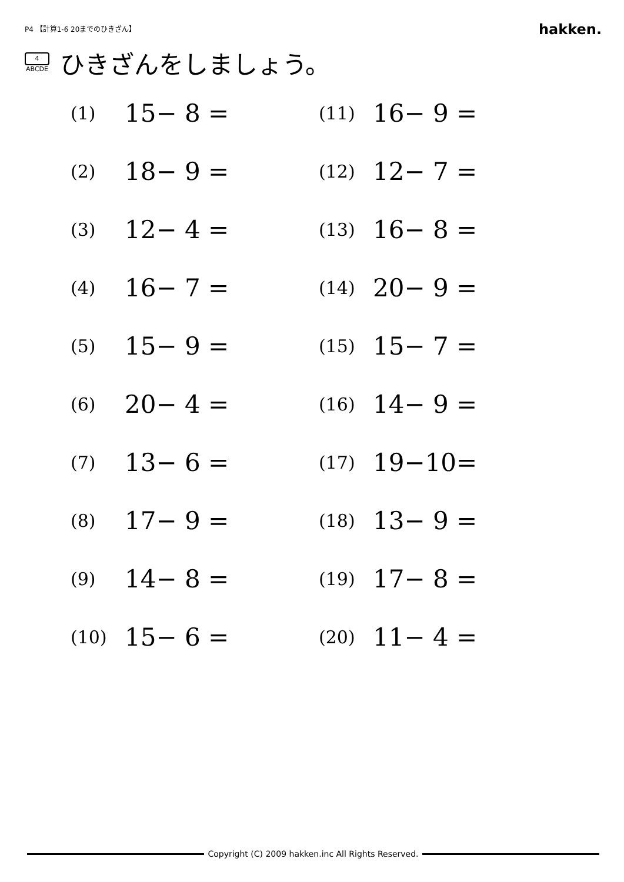P4 【計算1-6 20までのひきざん】 hakken.
4
ABCDE
ひきざんをしましょう。
(1) 15− 8 =
(11) 16− 9 =
(2) 18− 9 =
(12) 12− 7 =
(3) 12− 4 =
(13) 16− 8 =
(4) 16− 7 =
(14) 20− 9 =
(5) 15− 9 =
(15) 15− 7 =
(6) 20− 4 =
(16) 14− 9 =
(7) 13− 6 =
(17) 19−10=
(8) 17− 9 =
(18) 13− 9 =
(9) 14− 8 =
(19) 17− 8 =
(10) 15− 6 =
(20) 11− 4 =
Copyright (C) 2009 hakken.inc All Rights Reserved.